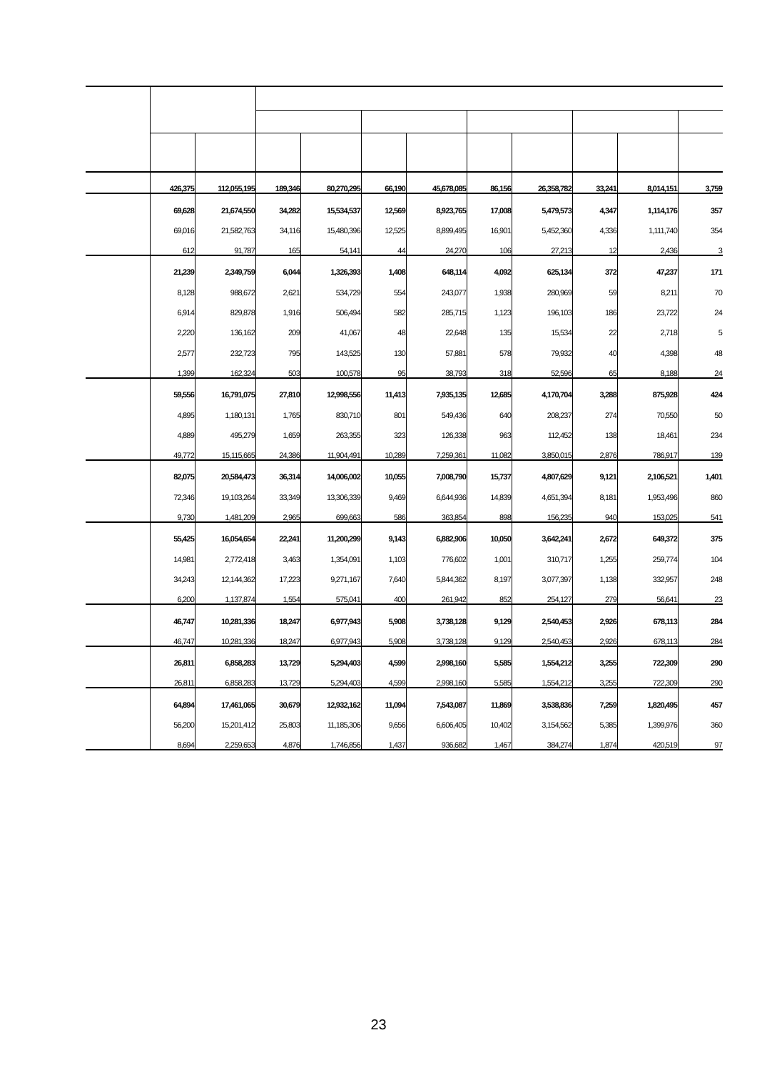| | 426,375 | 112,055,195 | 189,346 | 80,270,295 | 66,190 | 45,678,085 | 86,156 | 26,358,782 | 33,241 | 8,014,151 | 3,759 |
| | 69,628 | 21,674,550 | 34,282 | 15,534,537 | 12,569 | 8,923,765 | 17,008 | 5,479,573 | 4,347 | 1,114,176 | 357 |
| | 69,016 | 21,582,763 | 34,116 | 15,480,396 | 12,525 | 8,899,495 | 16,901 | 5,452,360 | 4,336 | 1,111,740 | 354 |
| | 612 | 91,787 | 165 | 54,141 | 44 | 24,270 | 106 | 27,213 | 12 | 2,436 | 3 |
| | 21,239 | 2,349,759 | 6,044 | 1,326,393 | 1,408 | 648,114 | 4,092 | 625,134 | 372 | 47,237 | 171 |
| | 8,128 | 988,672 | 2,621 | 534,729 | 554 | 243,077 | 1,938 | 280,969 | 59 | 8,211 | 70 |
| | 6,914 | 829,878 | 1,916 | 506,494 | 582 | 285,715 | 1,123 | 196,103 | 186 | 23,722 | 24 |
| | 2,220 | 136,162 | 209 | 41,067 | 48 | 22,648 | 135 | 15,534 | 22 | 2,718 | 5 |
| | 2,577 | 232,723 | 795 | 143,525 | 130 | 57,881 | 578 | 79,932 | 40 | 4,398 | 48 |
| | 1,399 | 162,324 | 503 | 100,578 | 95 | 38,793 | 318 | 52,596 | 65 | 8,188 | 24 |
| | 59,556 | 16,791,075 | 27,810 | 12,998,556 | 11,413 | 7,935,135 | 12,685 | 4,170,704 | 3,288 | 875,928 | 424 |
| | 4,895 | 1,180,131 | 1,765 | 830,710 | 801 | 549,436 | 640 | 208,237 | 274 | 70,550 | 50 |
| | 4,889 | 495,279 | 1,659 | 263,355 | 323 | 126,338 | 963 | 112,452 | 138 | 18,461 | 234 |
| | 49,772 | 15,115,665 | 24,386 | 11,904,491 | 10,289 | 7,259,361 | 11,082 | 3,850,015 | 2,876 | 786,917 | 139 |
| | 82,075 | 20,584,473 | 36,314 | 14,006,002 | 10,055 | 7,008,790 | 15,737 | 4,807,629 | 9,121 | 2,106,521 | 1,401 |
| | 72,346 | 19,103,264 | 33,349 | 13,306,339 | 9,469 | 6,644,936 | 14,839 | 4,651,394 | 8,181 | 1,953,496 | 860 |
| | 9,730 | 1,481,209 | 2,965 | 699,663 | 586 | 363,854 | 898 | 156,235 | 940 | 153,025 | 541 |
| | 55,425 | 16,054,654 | 22,241 | 11,200,299 | 9,143 | 6,882,906 | 10,050 | 3,642,241 | 2,672 | 649,372 | 375 |
| | 14,981 | 2,772,418 | 3,463 | 1,354,091 | 1,103 | 776,602 | 1,001 | 310,717 | 1,255 | 259,774 | 104 |
| | 34,243 | 12,144,362 | 17,223 | 9,271,167 | 7,640 | 5,844,362 | 8,197 | 3,077,397 | 1,138 | 332,957 | 248 |
| | 6,200 | 1,137,874 | 1,554 | 575,041 | 400 | 261,942 | 852 | 254,127 | 279 | 56,641 | 23 |
| | 46,747 | 10,281,336 | 18,247 | 6,977,943 | 5,908 | 3,738,128 | 9,129 | 2,540,453 | 2,926 | 678,113 | 284 |
| | 46,747 | 10,281,336 | 18,247 | 6,977,943 | 5,908 | 3,738,128 | 9,129 | 2,540,453 | 2,926 | 678,113 | 284 |
| | 26,811 | 6,858,283 | 13,729 | 5,294,403 | 4,599 | 2,998,160 | 5,585 | 1,554,212 | 3,255 | 722,309 | 290 |
| | 26,811 | 6,858,283 | 13,729 | 5,294,403 | 4,599 | 2,998,160 | 5,585 | 1,554,212 | 3,255 | 722,309 | 290 |
| | 64,894 | 17,461,065 | 30,679 | 12,932,162 | 11,094 | 7,543,087 | 11,869 | 3,538,836 | 7,259 | 1,820,495 | 457 |
| | 56,200 | 15,201,412 | 25,803 | 11,185,306 | 9,656 | 6,606,405 | 10,402 | 3,154,562 | 5,385 | 1,399,976 | 360 |
| | 8,694 | 2,259,653 | 4,876 | 1,746,856 | 1,437 | 936,682 | 1,467 | 384,274 | 1,874 | 420,519 | 97 |
23